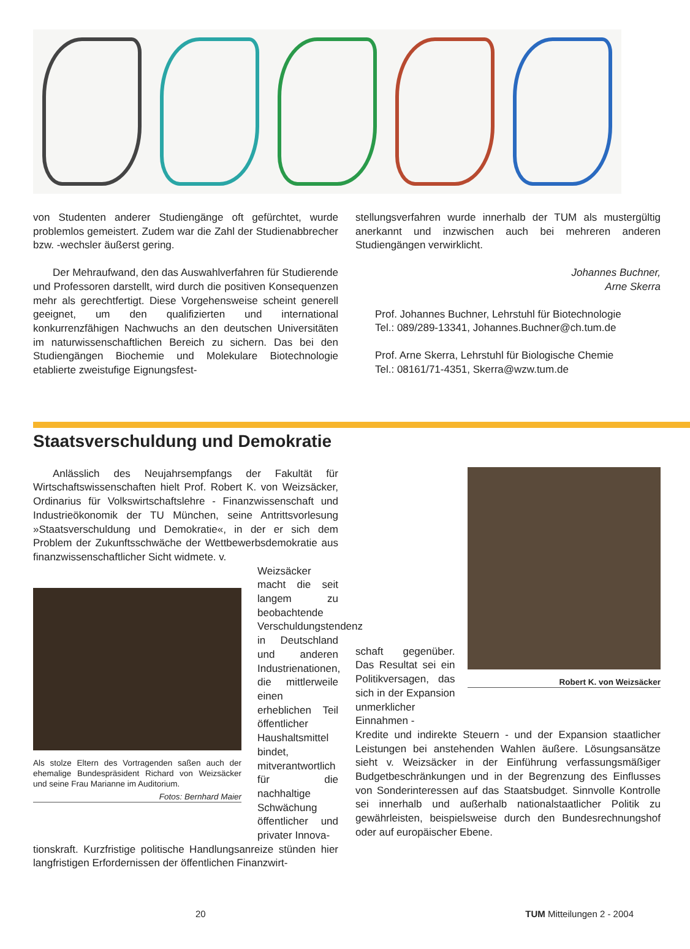von Studenten anderer Studiengänge oft gefürchtet, wurde problemlos gemeistert. Zudem war die Zahl der Studienabbrecher bzw. -wechsler äußerst gering.
Der Mehraufwand, den das Auswahlverfahren für Studierende und Professoren darstellt, wird durch die positiven Konsequenzen mehr als gerechtfertigt. Diese Vorgehensweise scheint generell geeignet, um den qualifizierten und international konkurrenzfähigen Nachwuchs an den deutschen Universitäten im naturwissenschaftlichen Bereich zu sichern. Das bei den Studiengängen Biochemie und Molekulare Biotechnologie etablierte zweistufige Eignungsfest-
stellungsverfahren wurde innerhalb der TUM als mustergültig anerkannt und inzwischen auch bei mehreren anderen Studiengängen verwirklicht.
Johannes Buchner,
Arne Skerra
Prof. Johannes Buchner, Lehrstuhl für Biotechnologie
Tel.: 089/289-13341, Johannes.Buchner@ch.tum.de
Prof. Arne Skerra, Lehrstuhl für Biologische Chemie
Tel.: 08161/71-4351, Skerra@wzw.tum.de
Staatsverschuldung und Demokratie
Anlässlich des Neujahrsempfangs der Fakultät für Wirtschaftswissenschaften hielt Prof. Robert K. von Weizsäcker, Ordinarius für Volkswirtschaftslehre - Finanzwissenschaft und Industrieökonomik der TU München, seine Antrittsvorlesung »Staatsverschuldung und Demokratie«, in der er sich dem Problem der Zukunftsschwäche der Wettbewerbsdemokratie aus finanzwissenschaftlicher Sicht widmete. v.
Als stolze Eltern des Vortragenden saßen auch der ehemalige Bundespräsident Richard von Weizsäcker und seine Frau Marianne im Auditorium.
Fotos: Bernhard Maier
Weizsäcker macht die seit langem zu beobachtende Verschuldungstendenz in Deutschland und anderen Industrienationen, die mittlerweile einen erheblichen Teil öffentlicher Haushaltsmittel bindet, mitverantwortlich für die nachhaltige Schwächung öffentlicher und privater Innova-
tionskraft. Kurzfristige politische Handlungsanreize stünden hier langfristigen Erfordernissen der öffentlichen Finanzwirt-
schaft gegenüber. Das Resultat sei ein Politikversagen, das sich in der Expansion unmerklicher Einnahmen -
Robert K. von Weizsäcker
Kredite und indirekte Steuern - und der Expansion staatlicher Leistungen bei anstehenden Wahlen äußere. Lösungsansätze sieht v. Weizsäcker in der Einführung verfassungsmäßiger Budgetbeschränkungen und in der Begrenzung des Einflusses von Sonderinteressen auf das Staatsbudget. Sinnvolle Kontrolle sei innerhalb und außerhalb nationalstaatlicher Politik zu gewährleisten, beispielsweise durch den Bundesrechnungshof oder auf europäischer Ebene.
20 TUM Mitteilungen 2 - 2004